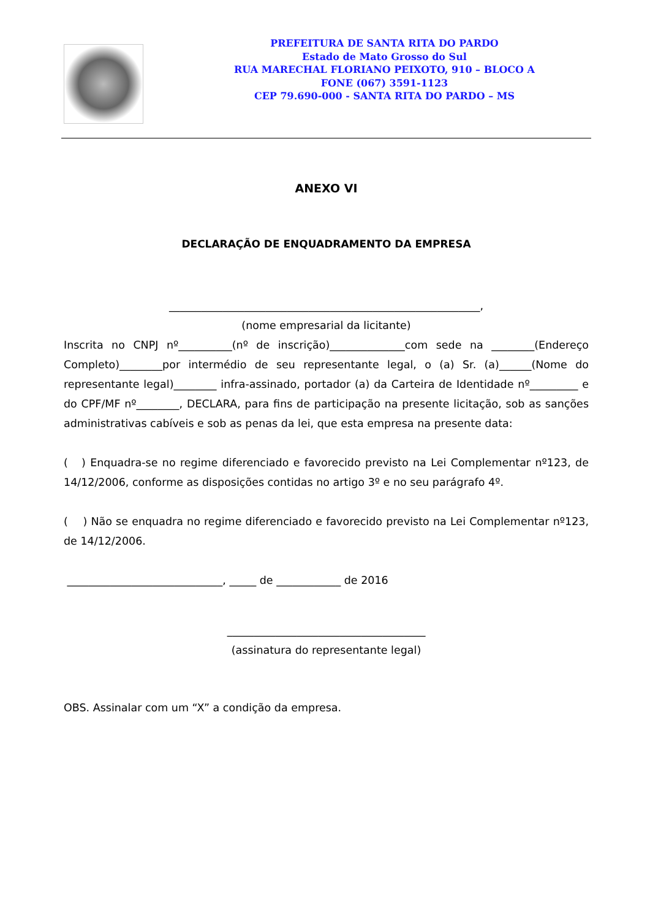PREFEITURA DE SANTA RITA DO PARDO
Estado de Mato Grosso do Sul
RUA MARECHAL FLORIANO PEIXOTO, 910 – BLOCO A
FONE (067) 3591-1123
CEP 79.690-000 - SANTA RITA DO PARDO – MS
ANEXO VI
DECLARAÇÃO DE ENQUADRAMENTO DA EMPRESA
__________________________________________________________,
(nome empresarial da licitante)
Inscrita no CNPJ nº__________(nº de inscrição)______________com sede na ________(Endereço Completo)________por intermédio de seu representante legal, o (a) Sr. (a)______(Nome do representante legal)________ infra-assinado, portador (a) da Carteira de Identidade nº_________ e do CPF/MF nº________, DECLARA, para fins de participação na presente licitação, sob as sanções administrativas cabíveis e sob as penas da lei, que esta empresa na presente data:
( ) Enquadra-se no regime diferenciado e favorecido previsto na Lei Complementar nº123, de 14/12/2006, conforme as disposições contidas no artigo 3º e no seu parágrafo 4º.
( ) Não se enquadra no regime diferenciado e favorecido previsto na Lei Complementar nº123, de 14/12/2006.
_____________________________, _____ de ____________ de 2016
_____________________________________
(assinatura do representante legal)
OBS. Assinalar com um “X” a condição da empresa.